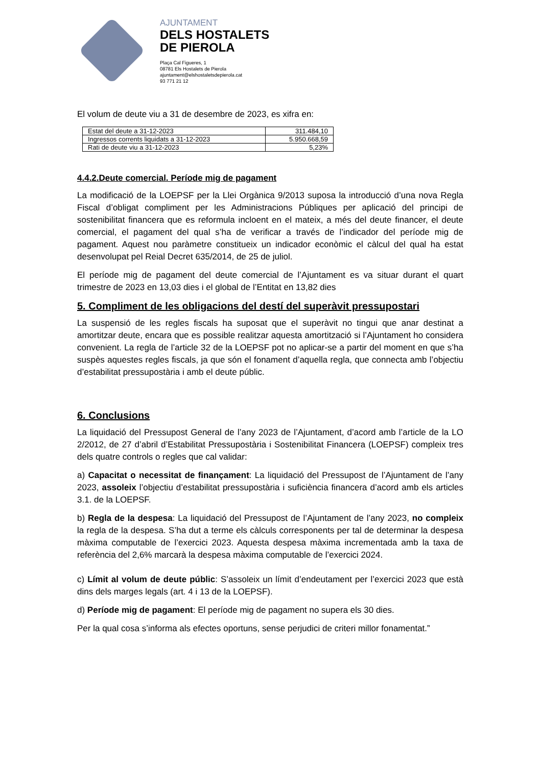AJUNTAMENT
DELS HOSTALETS
DE PIEROLA
Plaça Cal Figueres, 1
08781 Els Hostalets de Pierola
ajuntament@elshostaletsdepierola.cat
93 771 21 12
El volum de deute viu a 31 de desembre de 2023, es xifra en:
| Estat del deute a 31-12-2023 | 311.484,10 |
| Ingressos corrents liquidats a 31-12-2023 | 5.950.668,59 |
| Rati de deute viu a 31-12-2023 | 5,23% |
4.4.2.Deute comercial. Període mig de pagament
La modificació de la LOEPSF per la Llei Orgànica 9/2013 suposa la introducció d’una nova Regla Fiscal d’obligat compliment per les Administracions Públiques per aplicació del principi de sostenibilitat financera que es reformula incloent en el mateix, a més del deute financer, el deute comercial, el pagament del qual s’ha de verificar a través de l’indicador del període mig de pagament. Aquest nou paràmetre constitueix un indicador econòmic el càlcul del qual ha estat desenvolupat pel Reial Decret 635/2014, de 25 de juliol.
El període mig de pagament del deute comercial de l’Ajuntament es va situar durant el quart trimestre de 2023 en 13,03 dies i el global de l’Entitat en 13,82 dies
5. Compliment de les obligacions del destí del superàvit pressupostari
La suspensió de les regles fiscals ha suposat que el superàvit no tingui que anar destinat a amortitzar deute, encara que es possible realitzar aquesta amortització si l’Ajuntament ho considera convenient. La regla de l’article 32 de la LOEPSF pot no aplicar-se a partir del moment en que s’ha suspès aquestes regles fiscals, ja que són el fonament d’aquella regla, que connecta amb l’objectiu d’estabilitat pressupostària i amb el deute públic.
6. Conclusions
La liquidació del Pressupost General de l’any 2023 de l’Ajuntament, d’acord amb l’article de la LO 2/2012, de 27 d’abril d’Estabilitat Pressupostària i Sostenibilitat Financera (LOEPSF) compleix tres dels quatre controls o regles que cal validar:
a) Capacitat o necessitat de finançament: La liquidació del Pressupost de l’Ajuntament de l’any 2023, assoleix l’objectiu d’estabilitat pressupostària i suficiència financera d’acord amb els articles 3.1. de la LOEPSF.
b) Regla de la despesa: La liquidació del Pressupost de l’Ajuntament de l’any 2023, no compleix la regla de la despesa. S’ha dut a terme els càlculs corresponents per tal de determinar la despesa màxima computable de l’exercici 2023. Aquesta despesa màxima incrementada amb la taxa de referència del 2,6% marcarà la despesa màxima computable de l’exercici 2024.
c) Límit al volum de deute públic: S’assoleix un límit d’endeutament per l’exercici 2023 que està dins dels marges legals (art. 4 i 13 de la LOEPSF).
d) Període mig de pagament: El període mig de pagament no supera els 30 dies.
Per la qual cosa s’informa als efectes oportuns, sense perjudici de criteri millor fonamentat.”